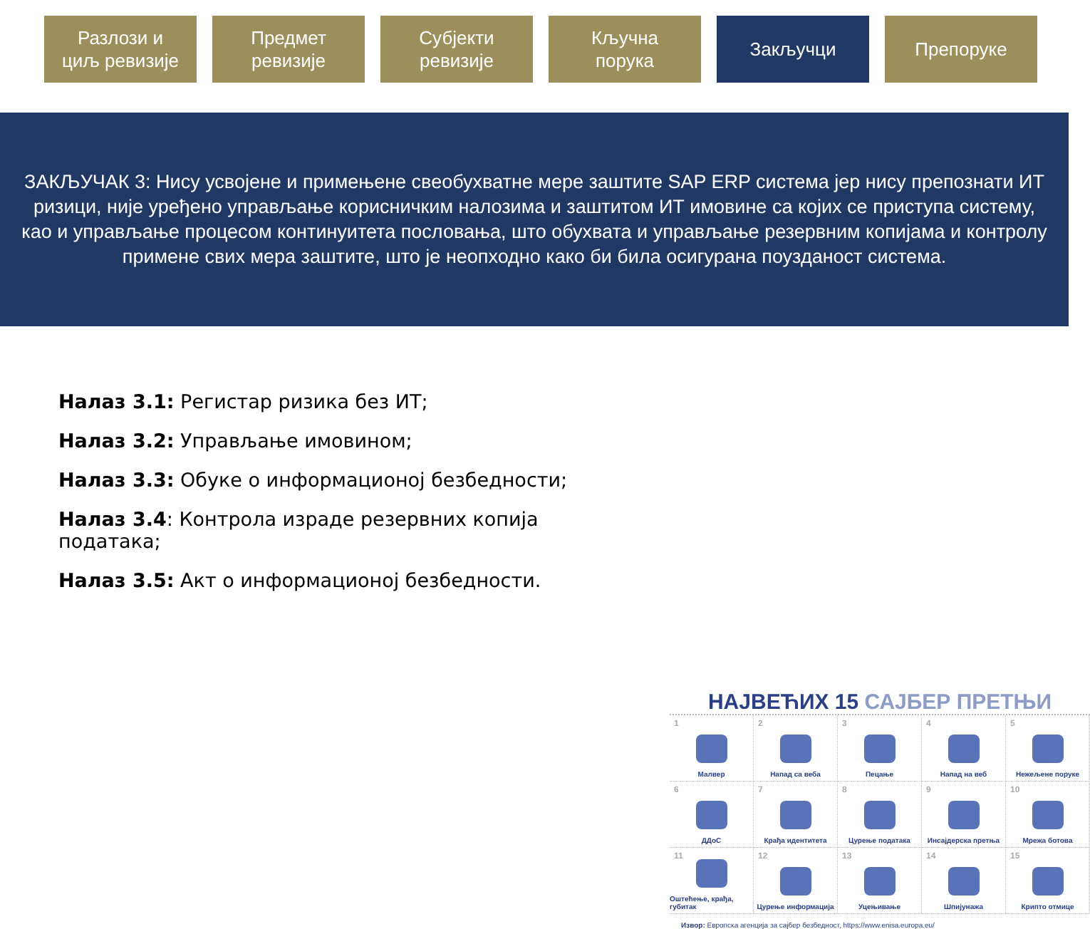Разлози и
циљ ревизије
Предмет
ревизије
Субјекти
ревизије
Кључна
порука
Закључци Препоруке
ЗАКЉУЧАК 3: Нису усвојене и примењене свеобухватне мере заштите SAP ERP система јер нису препознати ИТ ризици, није уређено управљање корисничким налозима и заштитом ИТ имовине са којих се приступа систему, као и управљање процесом континуитета пословања, што обухвата и управљање резервним копијама и контролу примене свих мера заштите, што је неопходно како би била осигурана поузданост система.
Налаз 3.1: Регистар ризика без ИТ;
Налаз 3.2: Управљање имовином;
Налаз 3.3: Обуке о информационој безбедности;
Налаз 3.4: Контрола израде резервних копија података;
Налаз 3.5: Акт о информационој безбедности.
НАЈВЕЋИХ 15 САЈБЕР ПРЕТЊИ
1 Малвер
2 Напад са веба
3 Пецање
4 Напад на веб
5 Нежељене поруке
6 ДДоС
7 Крађа идентитета
8 Цурење података
9 Инсајдерска претња
10 Мрежа ботова
11 Оштећење, крађа, губитак
12 Цурење информација
13 Уцењивање
14 Шпијунажа
15 Крипто отмице
Извор: Европска агенција за сајбер безбедност, https://www.enisa.europa.eu/